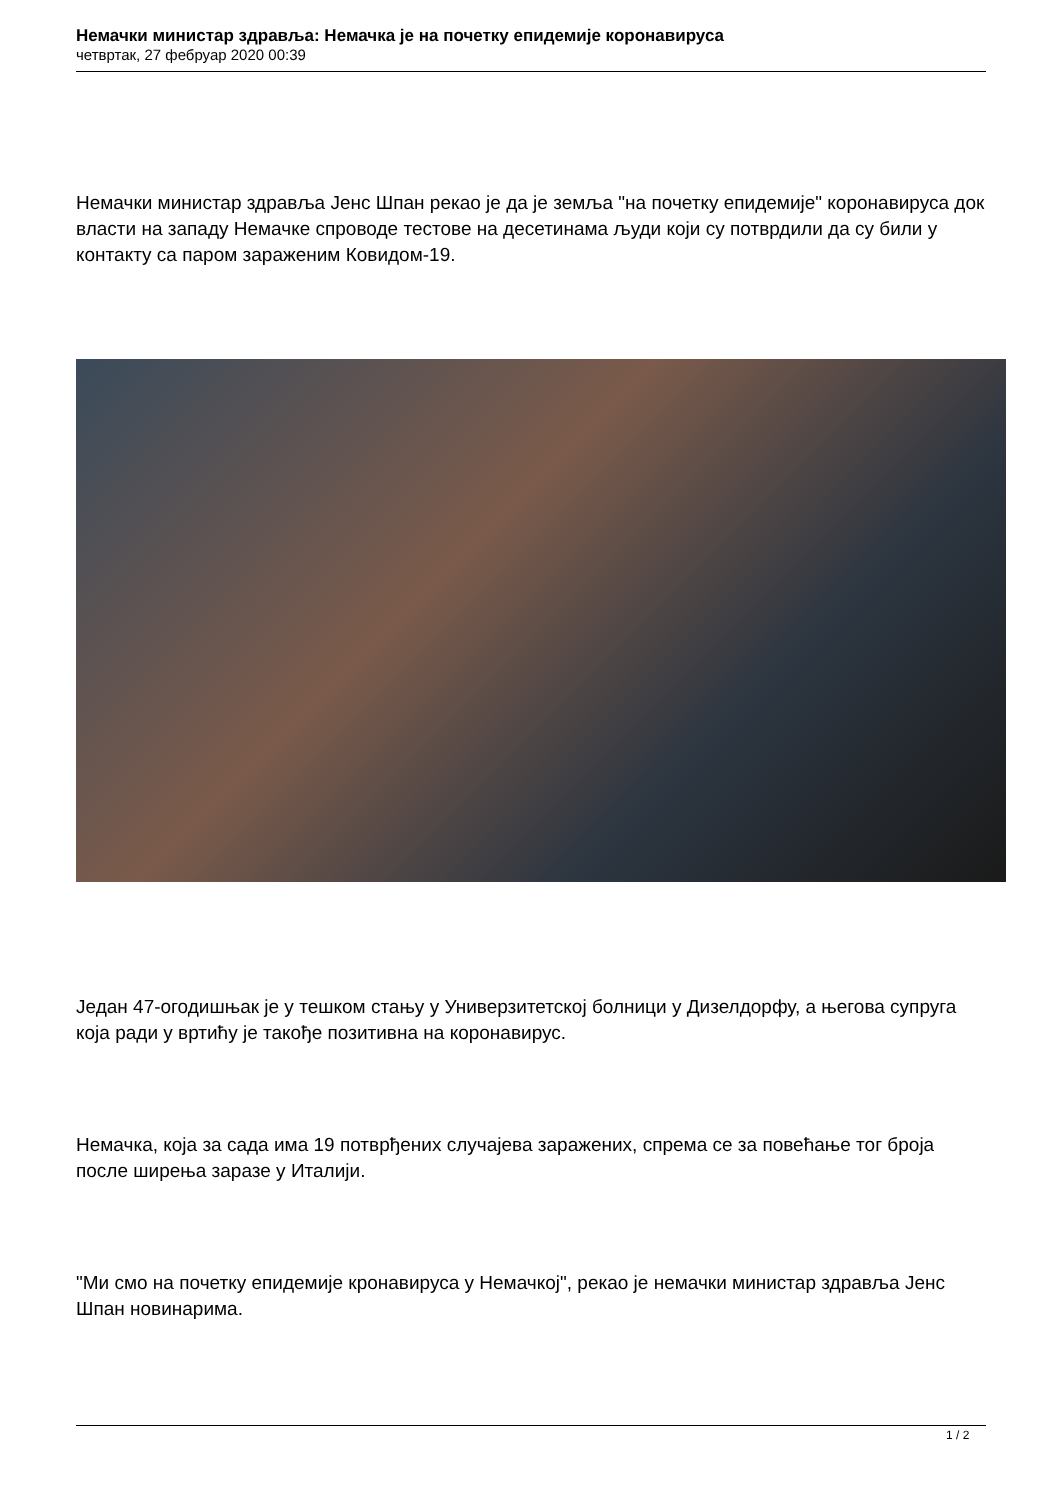Немачки министар здравља: Немачка је на почетку епидемије коронавируса
четвртак, 27 фебруар 2020 00:39
Немачки министар здравља Јенс Шпан рекао је да је земља "на почетку епидемије" коронавируса док власти на западу Немачке спроводе тестове на десетинама људи који су потврдили да су били у контакту са паром зараженим Ковидом-19.
Један 47-огодишњак је у тешком стању у Универзитетској болници у Дизелдорфу, а његова супруга која ради у вртићу је такође позитивна на коронавирус.
Немачка, која за сада има 19 потврђених случајева заражених, спрема се за повећање тог броја после ширења заразе у Италији.
"Ми смо на почетку епидемије кронавируса у Немачкој", рекао је немачки министар здравља Јенс Шпан новинарима.
1 / 2